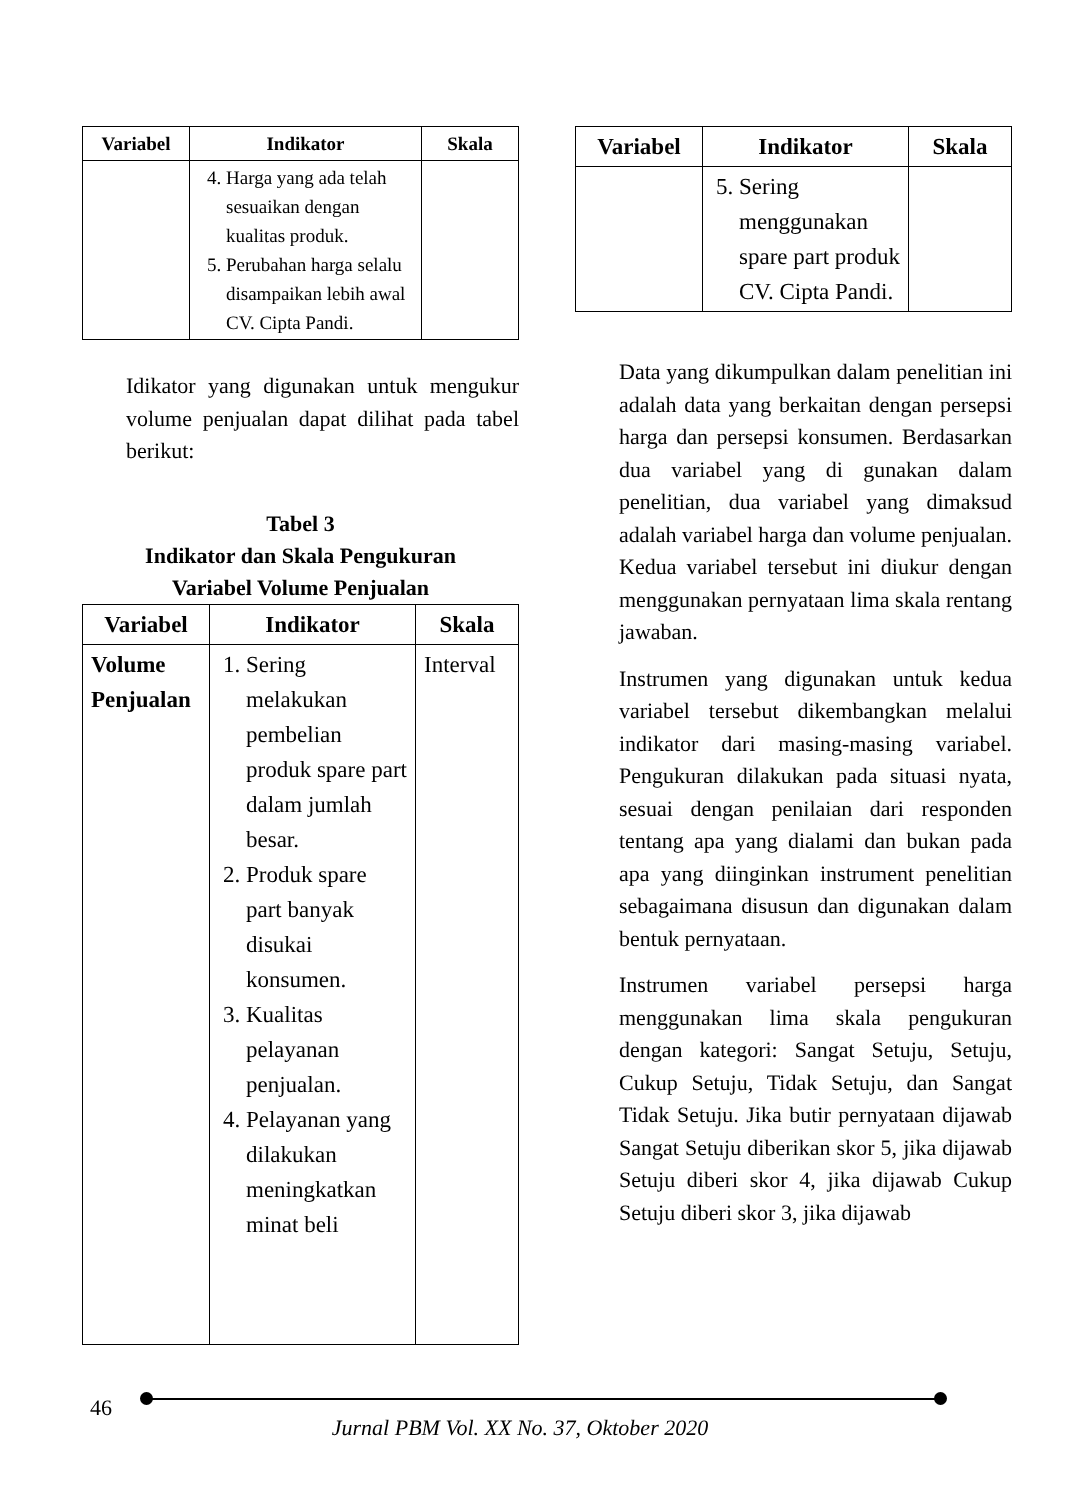| Variabel | Indikator | Skala |
| --- | --- | --- |
| | 4. Harga yang ada telah sesuaikan dengan kualitas produk. 5. Perubahan harga selalu disampaikan lebih awal CV. Cipta Pandi. | |
Idikator yang digunakan untuk mengukur volume penjualan dapat dilihat pada tabel berikut:
Tabel 3
Indikator dan Skala Pengukuran
Variabel Volume Penjualan
| Variabel | Indikator | Skala |
| --- | --- | --- |
| Volume Penjualan | 1. Sering melakukan pembelian produk spare part dalam jumlah besar. 2. Produk spare part banyak disukai konsumen. 3. Kualitas pelayanan penjualan. 4. Pelayanan yang dilakukan meningkatkan minat beli | Interval |
| Variabel | Indikator | Skala |
| --- | --- | --- |
| | 5. Sering menggunakan spare part produk CV. Cipta Pandi. | |
Data yang dikumpulkan dalam penelitian ini adalah data yang berkaitan dengan persepsi harga dan persepsi konsumen. Berdasarkan dua variabel yang di gunakan dalam penelitian, dua variabel yang dimaksud adalah variabel harga dan volume penjualan. Kedua variabel tersebut ini diukur dengan menggunakan pernyataan lima skala rentang jawaban.
Instrumen yang digunakan untuk kedua variabel tersebut dikembangkan melalui indikator dari masing-masing variabel. Pengukuran dilakukan pada situasi nyata, sesuai dengan penilaian dari responden tentang apa yang dialami dan bukan pada apa yang diinginkan instrument penelitian sebagaimana disusun dan digunakan dalam bentuk pernyataan.
Instrumen variabel persepsi harga menggunakan lima skala pengukuran dengan kategori: Sangat Setuju, Setuju, Cukup Setuju, Tidak Setuju, dan Sangat Tidak Setuju. Jika butir pernyataan dijawab Sangat Setuju diberikan skor 5, jika dijawab Setuju diberi skor 4, jika dijawab Cukup Setuju diberi skor 3, jika dijawab
46
Jurnal PBM Vol. XX No. 37, Oktober 2020